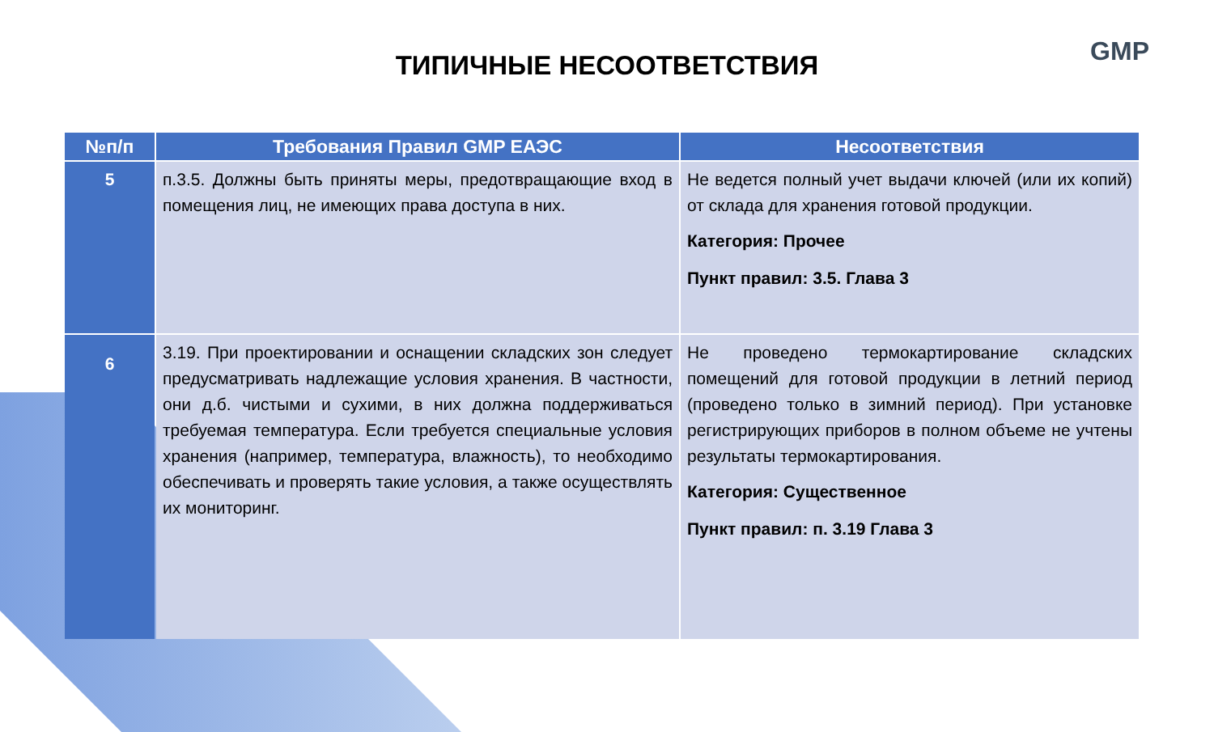GMP
ТИПИЧНЫЕ НЕСООТВЕТСТВИЯ
| №п/п | Требования Правил GMP ЕАЭС | Несоответствия |
| --- | --- | --- |
| 5 | п.3.5. Должны быть приняты меры, предотвращающие вход в помещения лиц, не имеющих права доступа в них. | Не ведется полный учет выдачи ключей (или их копий) от склада для хранения готовой продукции. Категория: Прочее Пункт правил: 3.5. Глава 3 |
| 6 | 3.19. При проектировании и оснащении складских зон следует предусматривать надлежащие условия хранения. В частности, они д.б. чистыми и сухими, в них должна поддерживаться требуемая температура. Если требуется специальные условия хранения (например, температура, влажность), то необходимо обеспечивать и проверять такие условия, а также осуществлять их мониторинг. | Не проведено термокартирование складских помещений для готовой продукции в летний период (проведено только в зимний период). При установке регистрирующих приборов в полном объеме не учтены результаты термокартирования. Категория: Существенное Пункт правил: п. 3.19 Глава 3 |